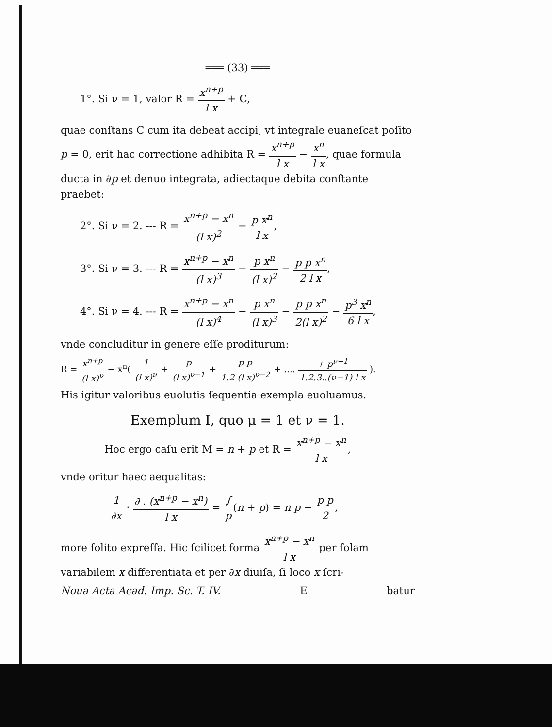═══ (33) ═══
1°. Si ν = 1, valor R = x<sup>n+p</sup> l x + C,
quae conſtans C cum ita debeat accipi, vt integrale euaneſcat poſito p = 0, erit hac correctione adhibita R = x<sup>n+p</sup> l x − x<sup>n</sup> l x, quae formula ducta in ∂p et denuo integrata, adiectaque debita conſtante praebet:
2°. Si ν = 2. --- R = x<sup>n+p</sup> − x<sup>n</sup> (l x)<sup>2</sup> − p x<sup>n</sup> l x,
3°. Si ν = 3. --- R = x<sup>n+p</sup> − x<sup>n</sup> (l x)<sup>3</sup> − p x<sup>n</sup> (l x)<sup>2</sup> − p p x<sup>n</sup> 2 l x,
4°. Si ν = 4. --- R = x<sup>n+p</sup> − x<sup>n</sup> (l x)<sup>4</sup> − p x<sup>n</sup> (l x)<sup>3</sup> − p p x<sup>n</sup> 2(l x)<sup>2</sup> − p<sup>3</sup> x<sup>n</sup> 6 l x,
vnde concluditur in genere eſſe proditurum:
R = x<sup>n+p</sup> (l x)<sup>ν</sup> − x<sup>n</sup>( 1 (l x)<sup>ν</sup> + p (l x)<sup>ν−1</sup> + p p 1.2 (l x)<sup>ν−2</sup> + .... + p<sup>ν−1</sup> 1.2.3..(ν−1) l x ).
His igitur valoribus euolutis ſequentia exempla euoluamus.
Exemplum I, quo μ = 1 et ν = 1.
Hoc ergo caſu erit M = n + p et R = x<sup>n+p</sup> − x<sup>n</sup> l x,
vnde oritur haec aequalitas:
1 ∂x · ∂ . (x<sup>n+p</sup> − x<sup>n</sup>) l x = ∫ p(n + p) = n p + p p 2,
more ſolito expreſſa. Hic ſcilicet forma x<sup>n+p</sup> − x<sup>n</sup> l x per ſolam variabilem x differentiata et per ∂x diuiſa, ſi loco x ſcri-
Noua Acta Acad. Imp. Sc. T. IV. E batur